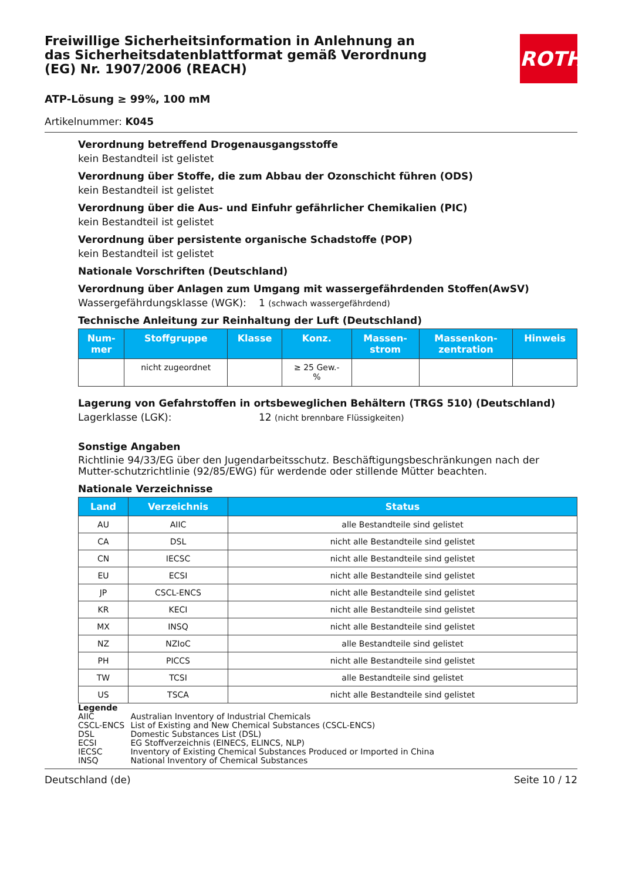ROTH
Freiwillige Sicherheitsinformation in Anlehnung an das Sicherheitsdatenblattformat gemäß Verordnung (EG) Nr. 1907/2006 (REACH)
ATP-Lösung ≥ 99%, 100 mM
Artikelnummer: K045
Verordnung betreffend Drogenausgangsstoffe
kein Bestandteil ist gelistet
Verordnung über Stoffe, die zum Abbau der Ozonschicht führen (ODS)
kein Bestandteil ist gelistet
Verordnung über die Aus- und Einfuhr gefährlicher Chemikalien (PIC)
kein Bestandteil ist gelistet
Verordnung über persistente organische Schadstoffe (POP)
kein Bestandteil ist gelistet
Nationale Vorschriften (Deutschland)
Verordnung über Anlagen zum Umgang mit wassergefährdenden Stoffen(AwSV)
Wassergefährdungsklasse (WGK): 1 (schwach wassergefährdend)
Technische Anleitung zur Reinhaltung der Luft (Deutschland)
| Num- mer | Stoffgruppe | Klasse | Konz. | Massen- strom | Massenkon- zentration | Hinweis |
| --- | --- | --- | --- | --- | --- | --- |
| | nicht zugeordnet | | ≥ 25 Gew.- % | | | |
Lagerung von Gefahrstoffen in ortsbeweglichen Behältern (TRGS 510) (Deutschland)
Lagerklasse (LGK): 12 (nicht brennbare Flüssigkeiten)
Sonstige Angaben
Richtlinie 94/33/EG über den Jugendarbeitsschutz. Beschäftigungsbeschränkungen nach der Mutter-schutzrichtlinie (92/85/EWG) für werdende oder stillende Mütter beachten.
Nationale Verzeichnisse
| Land | Verzeichnis | Status |
| --- | --- | --- |
| AU | AIIC | alle Bestandteile sind gelistet |
| CA | DSL | nicht alle Bestandteile sind gelistet |
| CN | IECSC | nicht alle Bestandteile sind gelistet |
| EU | ECSI | nicht alle Bestandteile sind gelistet |
| JP | CSCL-ENCS | nicht alle Bestandteile sind gelistet |
| KR | KECI | nicht alle Bestandteile sind gelistet |
| MX | INSQ | nicht alle Bestandteile sind gelistet |
| NZ | NZIoC | alle Bestandteile sind gelistet |
| PH | PICCS | nicht alle Bestandteile sind gelistet |
| TW | TCSI | alle Bestandteile sind gelistet |
| US | TSCA | nicht alle Bestandteile sind gelistet |
Legende
AIIC Australian Inventory of Industrial Chemicals
CSCL-ENCS List of Existing and New Chemical Substances (CSCL-ENCS)
DSL Domestic Substances List (DSL)
ECSI EG Stoffverzeichnis (EINECS, ELINCS, NLP)
IECSC Inventory of Existing Chemical Substances Produced or Imported in China
INSQ National Inventory of Chemical Substances
Deutschland (de) Seite 10 / 12